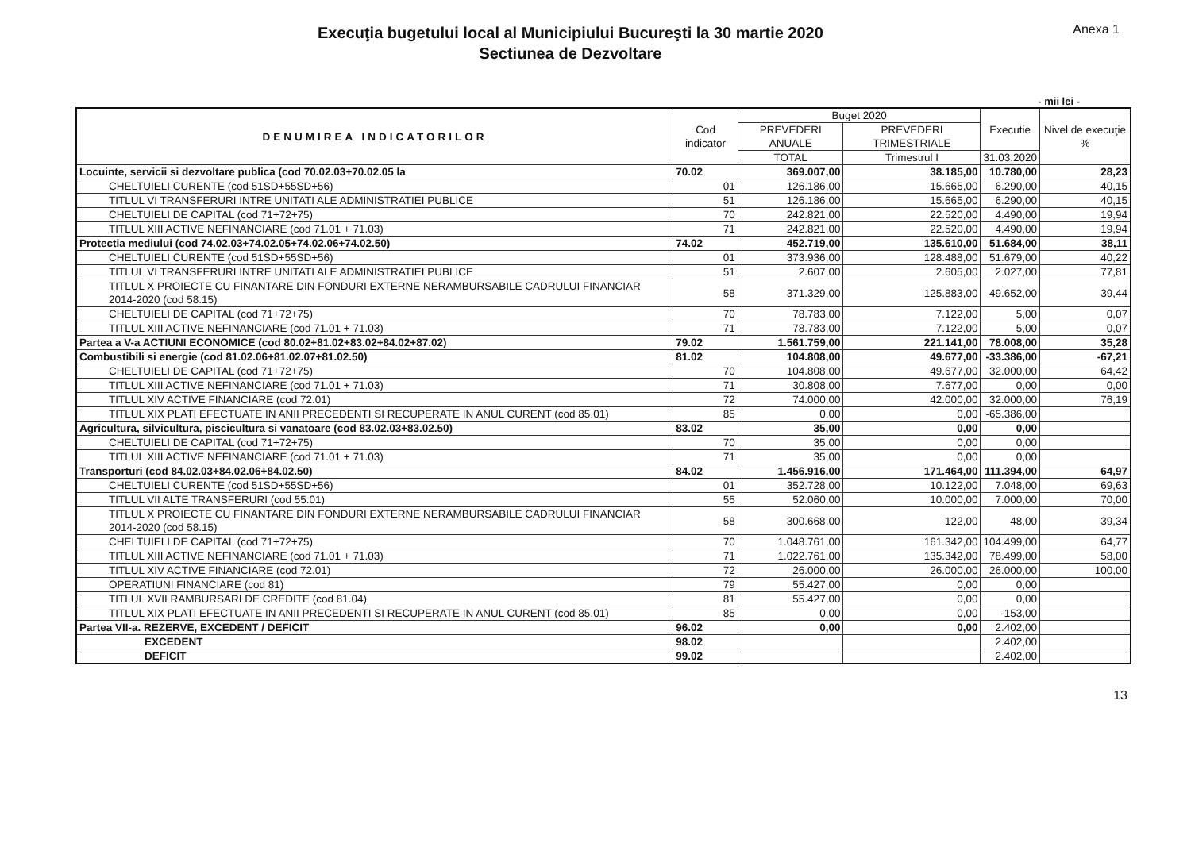Execuţia bugetului local al Municipiului Bucureşti la 30 martie 2020
Sectiunea de Dezvoltare
Anexa 1
- mii lei -
| DENUMIREA INDICATORILOR | Cod indicator | Buget 2020 | | Executie | Nivel de execuţie % |
| --- | --- | --- | --- | --- | --- |
| | | PREVEDERI ANUALE | PREVEDERI TRIMESTRIALE | | |
| | | TOTAL | Trimestrul I | 31.03.2020 | |
| Locuinte, servicii si dezvoltare publica (cod 70.02.03+70.02.05 la | 70.02 | 369.007,00 | 38.185,00 | 10.780,00 | 28,23 |
| CHELTUIELI CURENTE (cod 51SD+55SD+56) | 01 | 126.186,00 | 15.665,00 | 6.290,00 | 40,15 |
| TITLUL VI TRANSFERURI INTRE UNITATI ALE ADMINISTRATIEI PUBLICE | 51 | 126.186,00 | 15.665,00 | 6.290,00 | 40,15 |
| CHELTUIELI DE CAPITAL (cod 71+72+75) | 70 | 242.821,00 | 22.520,00 | 4.490,00 | 19,94 |
| TITLUL XIII ACTIVE NEFINANCIARE (cod 71.01 + 71.03) | 71 | 242.821,00 | 22.520,00 | 4.490,00 | 19,94 |
| Protectia mediului (cod 74.02.03+74.02.05+74.02.06+74.02.50) | 74.02 | 452.719,00 | 135.610,00 | 51.684,00 | 38,11 |
| CHELTUIELI CURENTE (cod 51SD+55SD+56) | 01 | 373.936,00 | 128.488,00 | 51.679,00 | 40,22 |
| TITLUL VI TRANSFERURI INTRE UNITATI ALE ADMINISTRATIEI PUBLICE | 51 | 2.607,00 | 2.605,00 | 2.027,00 | 77,81 |
| TITLUL X PROIECTE CU FINANTARE DIN FONDURI EXTERNE NERAMBURSABILE CADRULUI FINANCIAR 2014-2020 (cod 58.15) | 58 | 371.329,00 | 125.883,00 | 49.652,00 | 39,44 |
| CHELTUIELI DE CAPITAL (cod 71+72+75) | 70 | 78.783,00 | 7.122,00 | 5,00 | 0,07 |
| TITLUL XIII ACTIVE NEFINANCIARE (cod 71.01 + 71.03) | 71 | 78.783,00 | 7.122,00 | 5,00 | 0,07 |
| Partea a V-a ACTIUNI ECONOMICE (cod 80.02+81.02+83.02+84.02+87.02) | 79.02 | 1.561.759,00 | 221.141,00 | 78.008,00 | 35,28 |
| Combustibili si energie (cod 81.02.06+81.02.07+81.02.50) | 81.02 | 104.808,00 | 49.677,00 | -33.386,00 | -67,21 |
| CHELTUIELI DE CAPITAL (cod 71+72+75) | 70 | 104.808,00 | 49.677,00 | 32.000,00 | 64,42 |
| TITLUL XIII ACTIVE NEFINANCIARE (cod 71.01 + 71.03) | 71 | 30.808,00 | 7.677,00 | 0,00 | 0,00 |
| TITLUL XIV ACTIVE FINANCIARE (cod 72.01) | 72 | 74.000,00 | 42.000,00 | 32.000,00 | 76,19 |
| TITLUL XIX PLATI EFECTUATE IN ANII PRECEDENTI SI RECUPERATE IN ANUL CURENT (cod 85.01) | 85 | 0,00 | 0,00 | -65.386,00 | |
| Agricultura, silvicultura, piscicultura si vanatoare (cod 83.02.03+83.02.50) | 83.02 | 35,00 | 0,00 | 0,00 | |
| CHELTUIELI DE CAPITAL (cod 71+72+75) | 70 | 35,00 | 0,00 | 0,00 | |
| TITLUL XIII ACTIVE NEFINANCIARE (cod 71.01 + 71.03) | 71 | 35,00 | 0,00 | 0,00 | |
| Transporturi (cod 84.02.03+84.02.06+84.02.50) | 84.02 | 1.456.916,00 | 171.464,00 | 111.394,00 | 64,97 |
| CHELTUIELI CURENTE (cod 51SD+55SD+56) | 01 | 352.728,00 | 10.122,00 | 7.048,00 | 69,63 |
| TITLUL VII ALTE TRANSFERURI (cod 55.01) | 55 | 52.060,00 | 10.000,00 | 7.000,00 | 70,00 |
| TITLUL X PROIECTE CU FINANTARE DIN FONDURI EXTERNE NERAMBURSABILE CADRULUI FINANCIAR 2014-2020 (cod 58.15) | 58 | 300.668,00 | 122,00 | 48,00 | 39,34 |
| CHELTUIELI DE CAPITAL (cod 71+72+75) | 70 | 1.048.761,00 | 161.342,00 | 104.499,00 | 64,77 |
| TITLUL XIII ACTIVE NEFINANCIARE (cod 71.01 + 71.03) | 71 | 1.022.761,00 | 135.342,00 | 78.499,00 | 58,00 |
| TITLUL XIV ACTIVE FINANCIARE (cod 72.01) | 72 | 26.000,00 | 26.000,00 | 26.000,00 | 100,00 |
| OPERATIUNI FINANCIARE (cod 81) | 79 | 55.427,00 | 0,00 | 0,00 | |
| TITLUL XVII RAMBURSARI DE CREDITE (cod 81.04) | 81 | 55.427,00 | 0,00 | 0,00 | |
| TITLUL XIX PLATI EFECTUATE IN ANII PRECEDENTI SI RECUPERATE IN ANUL CURENT (cod 85.01) | 85 | 0,00 | 0,00 | -153,00 | |
| Partea VII-a. REZERVE, EXCEDENT / DEFICIT | 96.02 | 0,00 | 0,00 | 2.402,00 | |
| EXCEDENT | 98.02 | | | 2.402,00 | |
| DEFICIT | 99.02 | | | 2.402,00 | |
13